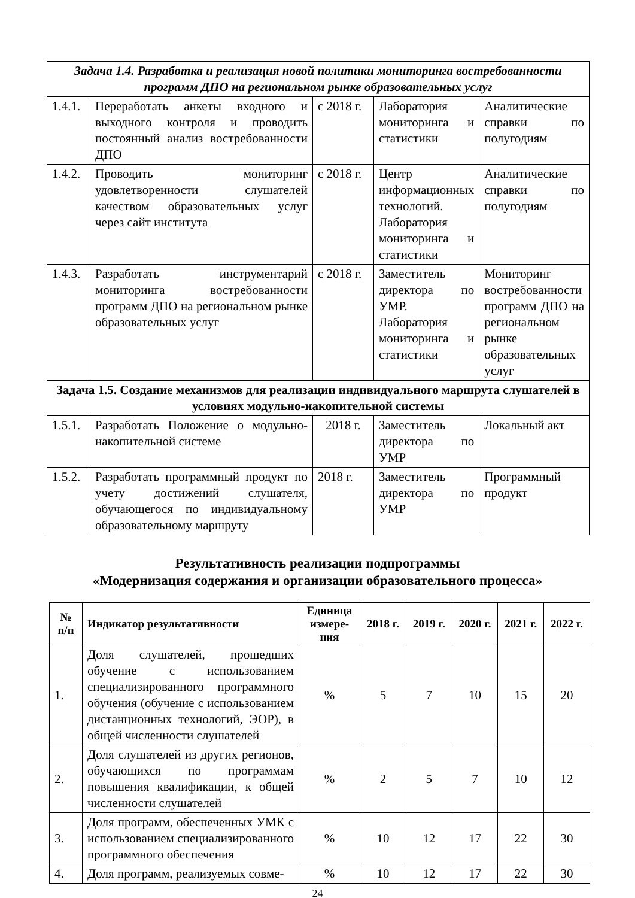| Задача 1.4. Разработка и реализация новой политики мониторинга востребованности программ ДПО на региональном рынке образовательных услуг | | | | |
| 1.4.1. | Переработать анкеты входного и выходного контроля и проводить постоянный анализ востребованности ДПО | с 2018 г. | Лаборатория мониторинга и статистики | Аналитические справки по полугодиям |
| 1.4.2. | Проводить мониторинг удовлетворенности слушателей качеством образовательных услуг через сайт института | с 2018 г. | Центр информационных технологий. Лаборатория мониторинга и статистики | Аналитические справки по полугодиям |
| 1.4.3. | Разработать инструментарий мониторинга востребованности программ ДПО на региональном рынке образовательных услуг | с 2018 г. | Заместитель директора по УМР. Лаборатория мониторинга и статистики | Мониторинг востребованности программ ДПО на региональном рынке образовательных услуг |
| Задача 1.5. Создание механизмов для реализации индивидуального маршрута слушателей в условиях модульно-накопительной системы | | | | |
| 1.5.1. | Разработать Положение о модульно-накопительной системе | 2018 г. | Заместитель директора по УМР | Локальный акт |
| 1.5.2. | Разработать программный продукт по учету достижений слушателя, обучающегося по индивидуальному образовательному маршруту | 2018 г. | Заместитель директора по УМР | Программный продукт |
Результативность реализации подпрограммы
«Модернизация содержания и организации образовательного процесса»
| № п/п | Индикатор результативности | Единица измере-ния | 2018 г. | 2019 г. | 2020 г. | 2021 г. | 2022 г. |
| --- | --- | --- | --- | --- | --- | --- | --- |
| 1. | Доля слушателей, прошедших обучение с использованием специализированного программного обучения (обучение с использованием дистанционных технологий, ЭОР), в общей численности слушателей | % | 5 | 7 | 10 | 15 | 20 |
| 2. | Доля слушателей из других регионов, обучающихся по программам повышения квалификации, к общей численности слушателей | % | 2 | 5 | 7 | 10 | 12 |
| 3. | Доля программ, обеспеченных УМК с использованием специализированного программного обеспечения | % | 10 | 12 | 17 | 22 | 30 |
| 4. | Доля программ, реализуемых совме- | % | 10 | 12 | 17 | 22 | 30 |
24